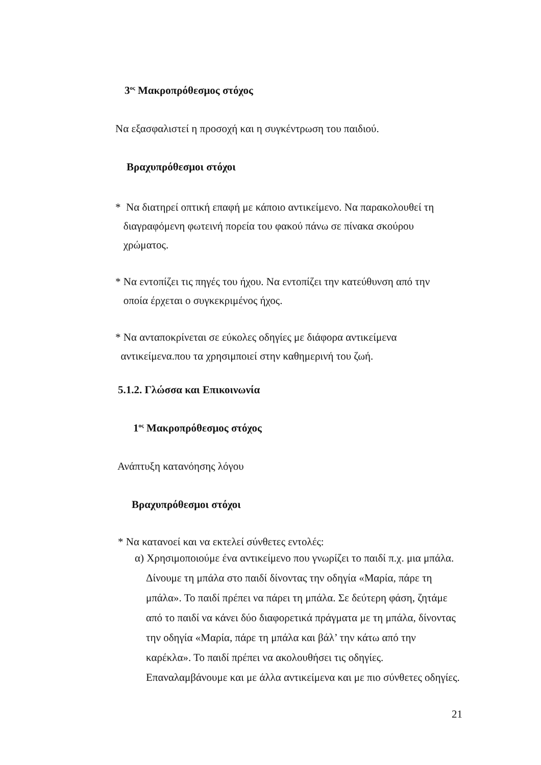3<sup>ος</sup> Μακροπρόθεσμος στόχος
Να εξασφαλιστεί η προσοχή και η συγκέντρωση του παιδιού.
Βραχυπρόθεσμοι στόχοι
* Να διατηρεί οπτική επαφή με κάποιο αντικείμενο. Να παρακολουθεί τη
διαγραφόμενη φωτεινή πορεία του φακού πάνω σε πίνακα σκούρου
χρώματος.
* Να εντοπίζει τις πηγές του ήχου. Να εντοπίζει την κατεύθυνση από την
οποία έρχεται ο συγκεκριμένος ήχος.
* Να ανταποκρίνεται σε εύκολες οδηγίες με διάφορα αντικείμενα
αντικείμενα.που τα χρησιμποιεί στην καθημερινή του ζωή.
5.1.2. Γλώσσα και Επικοινωνία
1<sup>ος</sup> Μακροπρόθεσμος στόχος
Ανάπτυξη κατανόησης λόγου
Βραχυπρόθεσμοι στόχοι
* Να κατανοεί και να εκτελεί σύνθετες εντολές:
α) Χρησιμοποιούμε ένα αντικείμενο που γνωρίζει το παιδί π.χ. μια μπάλα. Δίνουμε τη μπάλα στο παιδί δίνοντας την οδηγία «Μαρία, πάρε τη μπάλα». Το παιδί πρέπει να πάρει τη μπάλα. Σε δεύτερη φάση, ζητάμε από το παιδί να κάνει δύο διαφορετικά πράγματα με τη μπάλα, δίνοντας την οδηγία «Μαρία, πάρε τη μπάλα και βάλ’ την κάτω από την καρέκλα». Το παιδί πρέπει να ακολουθήσει τις οδηγίες. Επαναλαμβάνουμε και με άλλα αντικείμενα και με πιο σύνθετες οδηγίες.
21